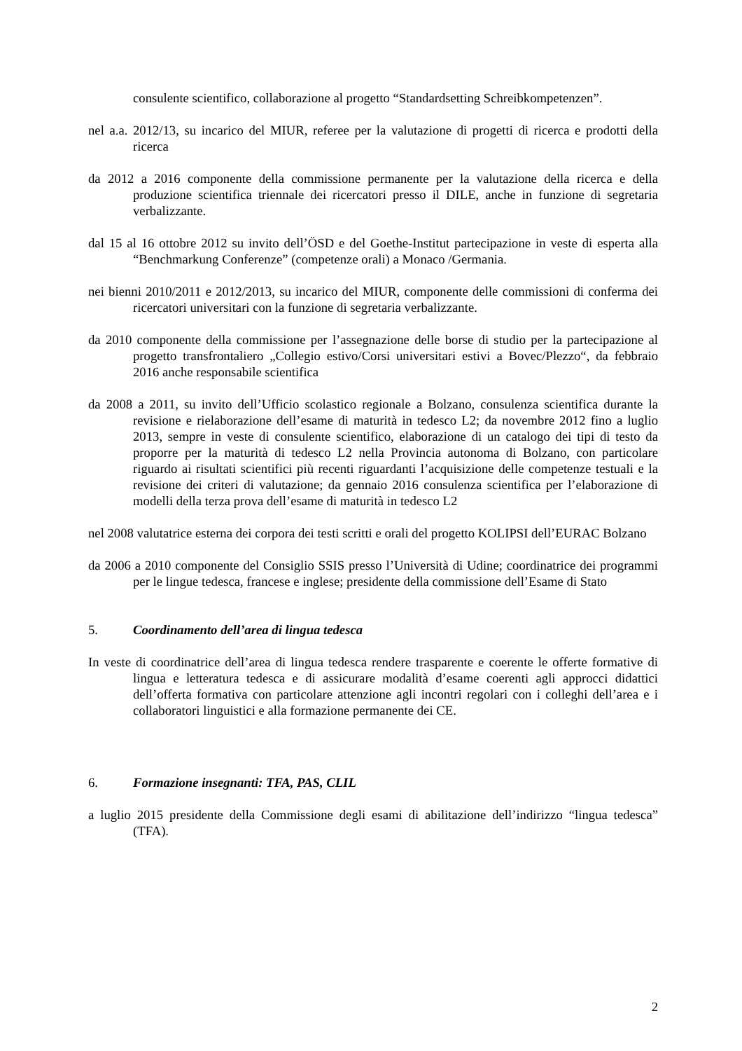consulente scientifico, collaborazione al progetto “Standardsetting Schreibkompetenzen”.
nel a.a. 2012/13, su incarico del MIUR, referee per la valutazione di progetti di ricerca e prodotti della ricerca
da 2012 a 2016 componente della commissione permanente per la valutazione della ricerca e della produzione scientifica triennale dei ricercatori presso il DILE, anche in funzione di segretaria verbalizzante.
dal 15 al 16 ottobre 2012 su invito dell’ÖSD e del Goethe-Institut partecipazione in veste di esperta alla “Benchmarkung Conferenze” (competenze orali) a Monaco /Germania.
nei bienni 2010/2011 e 2012/2013, su incarico del MIUR, componente delle commissioni di conferma dei ricercatori universitari con la funzione di segretaria verbalizzante.
da 2010 componente della commissione per l’assegnazione delle borse di studio per la partecipazione al progetto transfrontaliero „Collegio estivo/Corsi universitari estivi a Bovec/Plezzo“, da febbraio 2016 anche responsabile scientifica
da 2008 a 2011, su invito dell’Ufficio scolastico regionale a Bolzano, consulenza scientifica durante la revisione e rielaborazione dell’esame di maturità in tedesco L2; da novembre 2012 fino a luglio 2013, sempre in veste di consulente scientifico, elaborazione di un catalogo dei tipi di testo da proporre per la maturità di tedesco L2 nella Provincia autonoma di Bolzano, con particolare riguardo ai risultati scientifici più recenti riguardanti l’acquisizione delle competenze testuali e la revisione dei criteri di valutazione; da gennaio 2016 consulenza scientifica per l’elaborazione di modelli della terza prova dell’esame di maturità in tedesco L2
nel 2008 valutatrice esterna dei corpora dei testi scritti e orali del progetto KOLIPSI dell’EURAC Bolzano
da 2006 a 2010 componente del Consiglio SSIS presso l’Università di Udine; coordinatrice dei programmi per le lingue tedesca, francese e inglese; presidente della commissione dell’Esame di Stato
5. Coordinamento dell’area di lingua tedesca
In veste di coordinatrice dell’area di lingua tedesca rendere trasparente e coerente le offerte formative di lingua e letteratura tedesca e di assicurare modalità d’esame coerenti agli approcci didattici dell’offerta formativa con particolare attenzione agli incontri regolari con i colleghi dell’area e i collaboratori linguistici e alla formazione permanente dei CE.
6. Formazione insegnanti: TFA, PAS, CLIL
a luglio 2015 presidente della Commissione degli esami di abilitazione dell’indirizzo “lingua tedesca” (TFA).
2